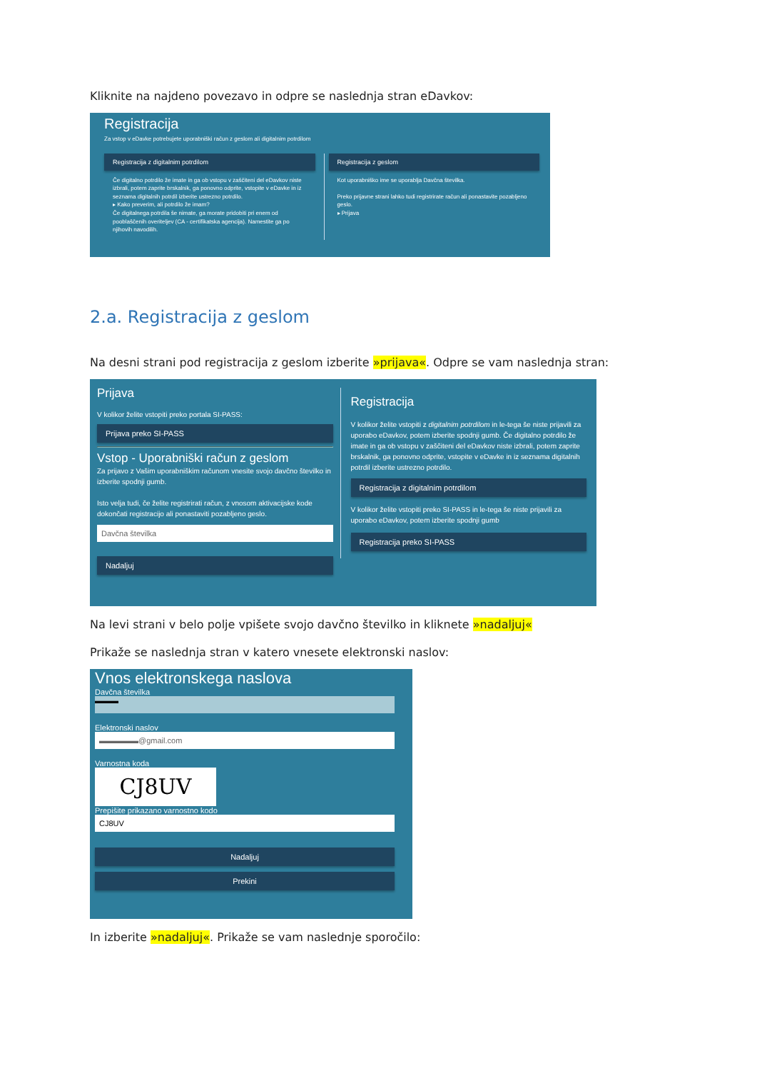Kliknite na najdeno povezavo in odpre se naslednja stran eDavkov:
Registracija
Za vstop v eDavke potrebujete uporabniški račun z geslom ali digitalnim potrdilom
Registracija z digitalnim potrdilom
Če digitalno potrdilo že imate in ga ob vstopu v zaščiteni del eDavkov niste izbrali, potem zaprite brskalnik, ga ponovno odprite, vstopite v eDavke in iz seznama digitalnih potrdil izberite ustrezno potrdilo.
▸ Kako preverim, ali potrdilo že imam?
Če digitalnega potrdila še nimate, ga morate pridobiti pri enem od pooblaščenih overiteljev (CA - certifikatska agencija). Namestite ga po njihovih navodilih.
Registracija z geslom
Kot uporabniško ime se uporablja Davčna številka.
Preko prijavne strani lahko tudi registrirate račun ali ponastavite pozabljeno geslo.
▸ Prijava
2.a. Registracija z geslom
Na desni strani pod registracija z geslom izberite »prijava«. Odpre se vam naslednja stran:
Prijava
V kolikor želite vstopiti preko portala SI-PASS:
Prijava preko SI-PASS
Vstop - Uporabniški račun z geslom
Za prijavo z Vašim uporabniškim računom vnesite svojo davčno številko in izberite spodnji gumb.
Isto velja tudi, če želite registrirati račun, z vnosom aktivacijske kode dokončati registracijo ali ponastaviti pozabljeno geslo.
Davčna številka
Nadaljuj
Registracija
V kolikor želite vstopiti z digitalnim potrdilom in le-tega še niste prijavili za uporabo eDavkov, potem izberite spodnji gumb. Če digitalno potrdilo že imate in ga ob vstopu v zaščiteni del eDavkov niste izbrali, potem zaprite brskalnik, ga ponovno odprite, vstopite v eDavke in iz seznama digitalnih potrdil izberite ustrezno potrdilo.
Registracija z digitalnim potrdilom
V kolikor želite vstopiti preko SI-PASS in le-tega še niste prijavili za uporabo eDavkov, potem izberite spodnji gumb
Registracija preko SI-PASS
Na levi strani v belo polje vpišete svojo davčno številko in kliknete »nadaljuj«
Prikaže se naslednja stran v katero vnesete elektronski naslov:
Vnos elektronskega naslova
Davčna številka
▬▬▬
Elektronski naslov
▬▬▬▬▬@gmail.com
Varnostna koda
CJ8UV
Prepišite prikazano varnostno kodo
CJ8UV
Nadaljuj
Prekini
In izberite »nadaljuj«. Prikaže se vam naslednje sporočilo: